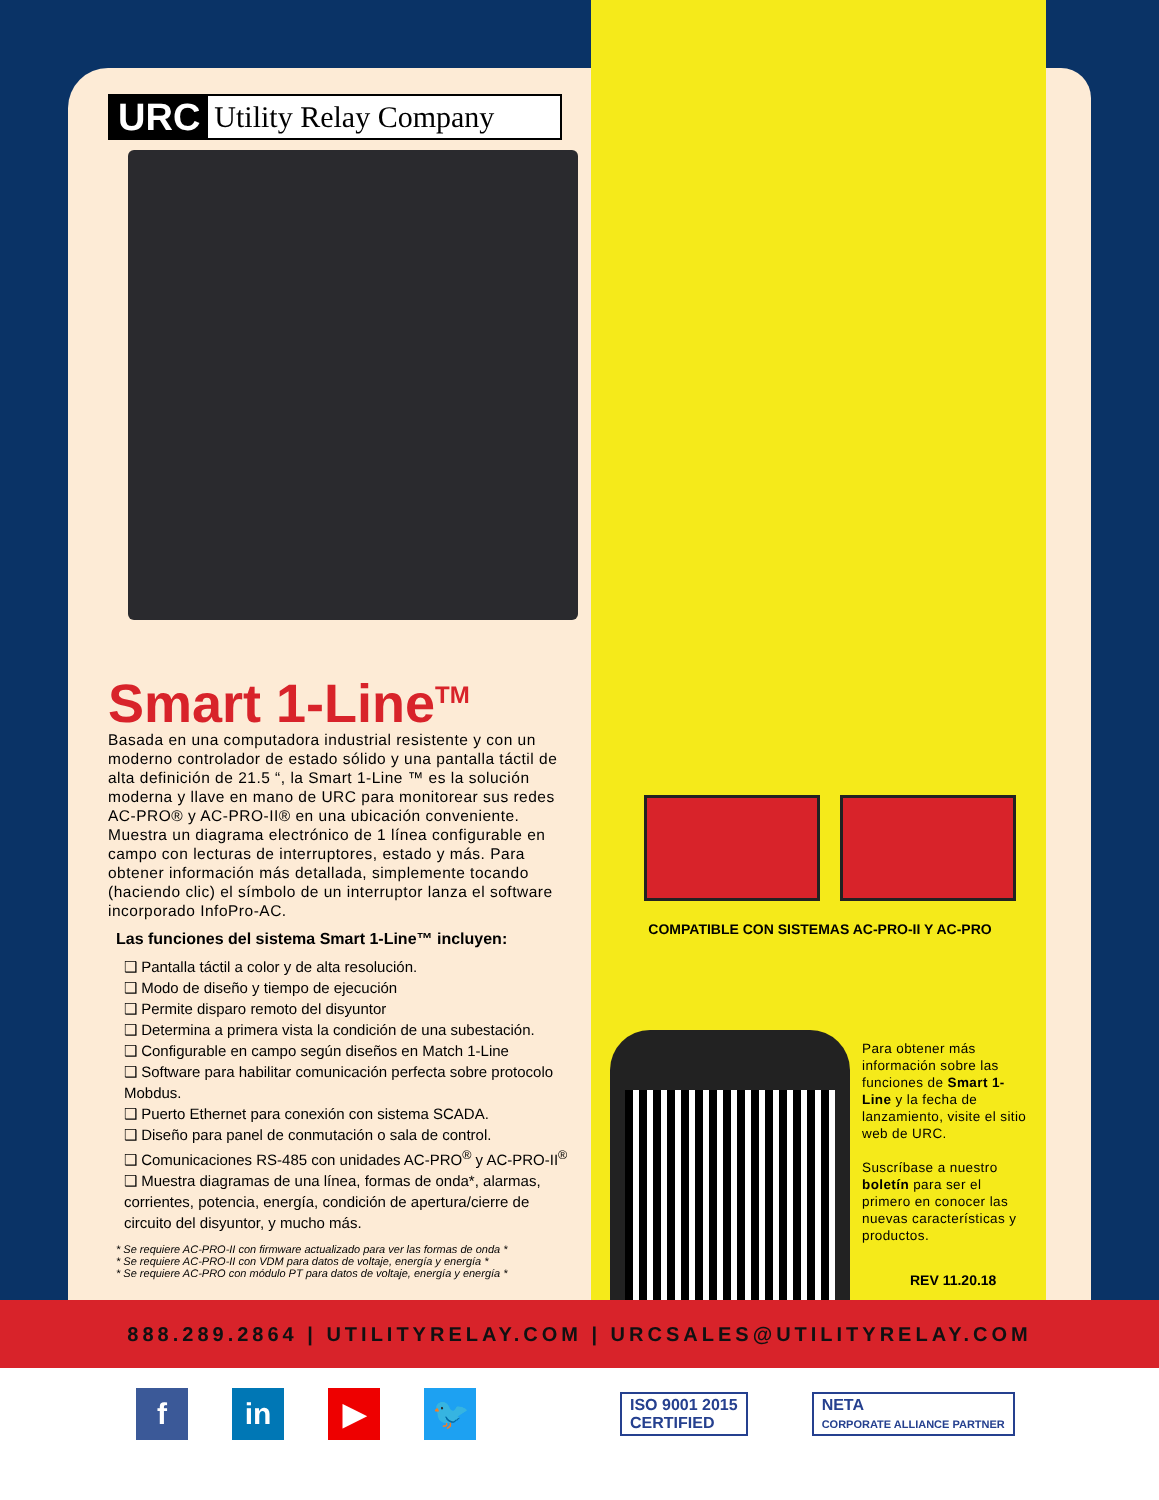URC Utility Relay Company
Smart 1-Line<sup>TM</sup>
Basada en una computadora industrial resistente y con un moderno controlador de estado sólido y una pantalla táctil de alta definición de 21.5 “, la Smart 1-Line ™ es la solución moderna y llave en mano de URC para monitorear sus redes AC-PRO® y AC-PRO-II® en una ubicación conveniente. Muestra un diagrama electrónico de 1 línea configurable en campo con lecturas de interruptores, estado y más. Para obtener información más detallada, simplemente tocando (haciendo clic) el símbolo de un interruptor lanza el software incorporado InfoPro-AC.
Las funciones del sistema Smart 1-Line™ incluyen:
❑ Pantalla táctil a color y de alta resolución.
❑ Modo de diseño y tiempo de ejecución
❑ Permite disparo remoto del disyuntor
❑ Determina a primera vista la condición de una subestación.
❑ Configurable en campo según diseños en Match 1-Line
❑ Software para habilitar comunicación perfecta sobre protocolo Mobdus.
❑ Puerto Ethernet para conexión con sistema SCADA.
❑ Diseño para panel de conmutación o sala de control.
❑ Comunicaciones RS-485 con unidades AC-PRO<sup>®</sup> y AC-PRO-II<sup>®</sup>
❑ Muestra diagramas de una línea, formas de onda*, alarmas, corrientes, potencia, energía, condición de apertura/cierre de circuito del disyuntor, y mucho más.
* Se requiere AC-PRO-II con firmware actualizado para ver las formas de onda *
* Se requiere AC-PRO-II con VDM para datos de voltaje, energía y energía *
* Se requiere AC-PRO con módulo PT para datos de voltaje, energía y energía *
COMPATIBLE CON SISTEMAS AC-PRO-II Y AC-PRO
Para obtener más información sobre las funciones de Smart 1-Line y la fecha de lanzamiento, visite el sitio web de URC.
Suscríbase a nuestro boletín para ser el primero en conocer las nuevas características y productos.
REV 11.20.18
888.289.2864 | UTILITYRELAY.COM | URCSALES@UTILITYRELAY.COM
f in ▶ 🐦
ISO 9001 2015
CERTIFIED
NETA
CORPORATE ALLIANCE PARTNER